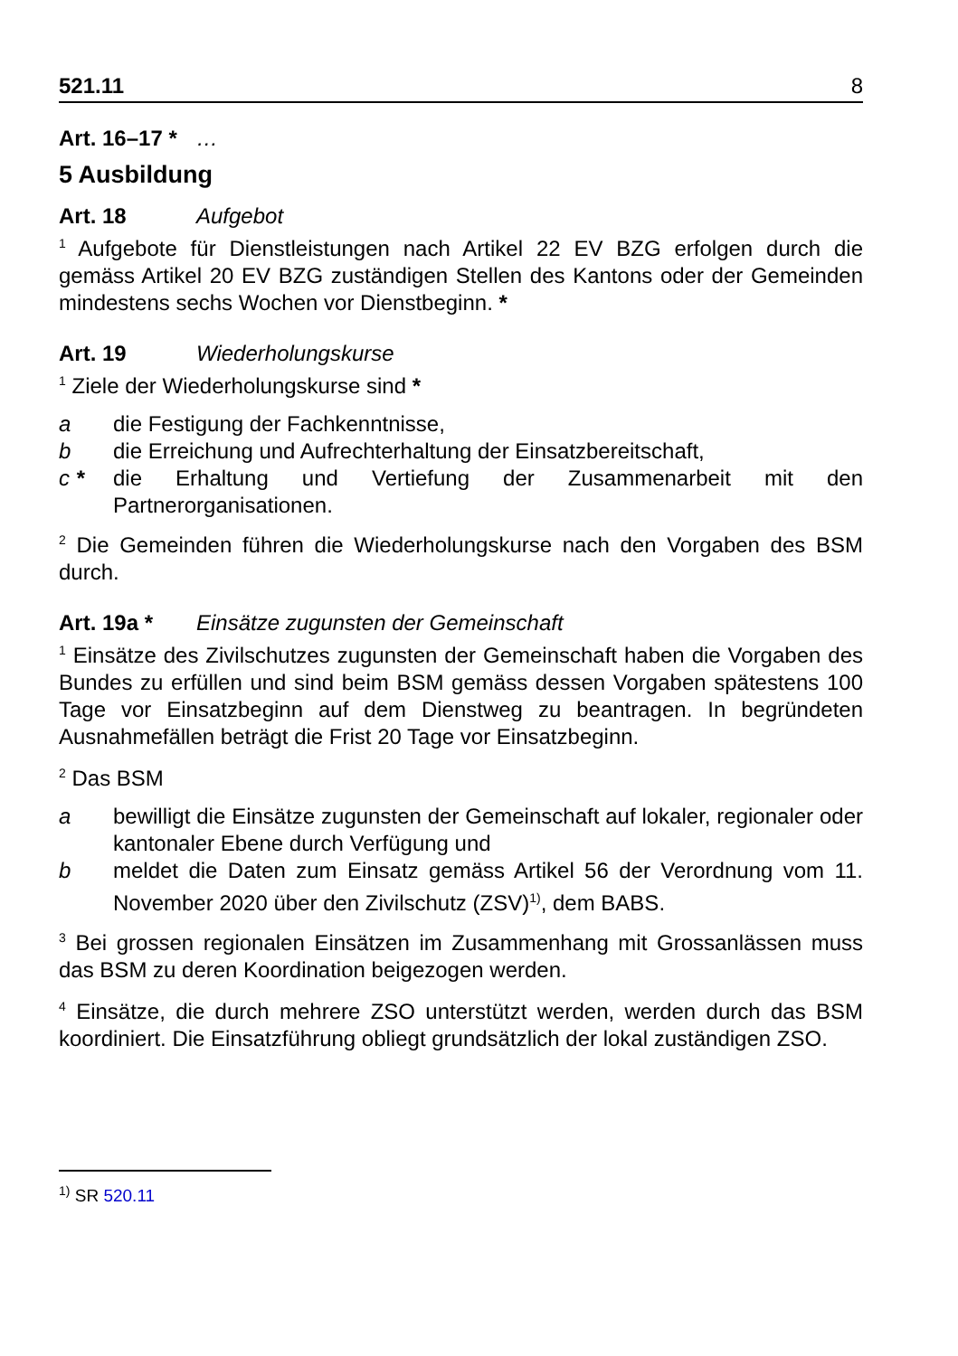521.11 8
Art. 16–17 * …
5 Ausbildung
Art. 18 Aufgebot
<sup>1</sup> Aufgebote für Dienstleistungen nach Artikel 22 EV BZG erfolgen durch die gemäss Artikel 20 EV BZG zuständigen Stellen des Kantons oder der Gemeinden mindestens sechs Wochen vor Dienstbeginn. *
Art. 19 Wiederholungskurse
<sup>1</sup> Ziele der Wiederholungskurse sind *
a die Festigung der Fachkenntnisse,
b die Erreichung und Aufrechterhaltung der Einsatzbereitschaft,
c * die Erhaltung und Vertiefung der Zusammenarbeit mit den Partnerorganisationen.
<sup>2</sup> Die Gemeinden führen die Wiederholungskurse nach den Vorgaben des BSM durch.
Art. 19a * Einsätze zugunsten der Gemeinschaft
<sup>1</sup> Einsätze des Zivilschutzes zugunsten der Gemeinschaft haben die Vorgaben des Bundes zu erfüllen und sind beim BSM gemäss dessen Vorgaben spätestens 100 Tage vor Einsatzbeginn auf dem Dienstweg zu beantragen. In begründeten Ausnahmefällen beträgt die Frist 20 Tage vor Einsatzbeginn.
<sup>2</sup> Das BSM
a bewilligt die Einsätze zugunsten der Gemeinschaft auf lokaler, regionaler oder kantonaler Ebene durch Verfügung und
b meldet die Daten zum Einsatz gemäss Artikel 56 der Verordnung vom 11. November 2020 über den Zivilschutz (ZSV)<sup>1)</sup>, dem BABS.
<sup>3</sup> Bei grossen regionalen Einsätzen im Zusammenhang mit Grossanlässen muss das BSM zu deren Koordination beigezogen werden.
<sup>4</sup> Einsätze, die durch mehrere ZSO unterstützt werden, werden durch das BSM koordiniert. Die Einsatzführung obliegt grundsätzlich der lokal zuständigen ZSO.
<sup>1)</sup> SR 520.11